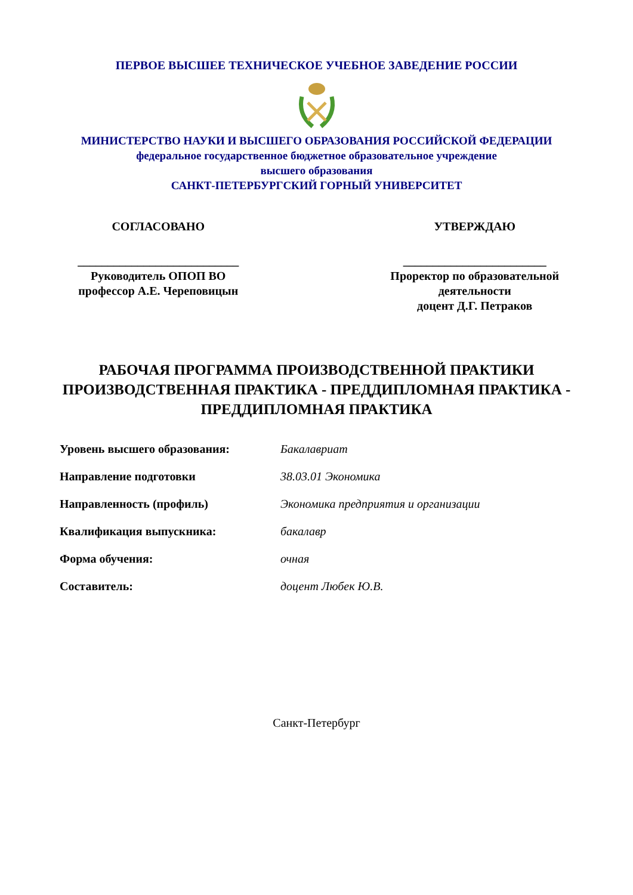ПЕРВОЕ ВЫСШЕЕ ТЕХНИЧЕСКОЕ УЧЕБНОЕ ЗАВЕДЕНИЕ РОССИИ
МИНИСТЕРСТВО НАУКИ И ВЫСШЕГО ОБРАЗОВАНИЯ РОССИЙСКОЙ ФЕДЕРАЦИИ
федеральное государственное бюджетное образовательное учреждение
высшего образования
САНКТ-ПЕТЕРБУРГСКИЙ ГОРНЫЙ УНИВЕРСИТЕТ
СОГЛАСОВАНО
___________________________
Руководитель ОПОП ВО
профессор А.Е. Череповицын
УТВЕРЖДАЮ
________________________
Проректор по образовательной
деятельности
доцент Д.Г. Петраков
РАБОЧАЯ ПРОГРАММА ПРОИЗВОДСТВЕННОЙ ПРАКТИКИ
ПРОИЗВОДСТВЕННАЯ ПРАКТИКА - ПРЕДДИПЛОМНАЯ ПРАКТИКА - ПРЕДДИПЛОМНАЯ ПРАКТИКА
| Уровень высшего образования: | Бакалавриат |
| Направление подготовки | 38.03.01 Экономика |
| Направленность (профиль) | Экономика предприятия и организации |
| Квалификация выпускника: | бакалавр |
| Форма обучения: | очная |
| Составитель: | доцент Любек Ю.В. |
Санкт-Петербург